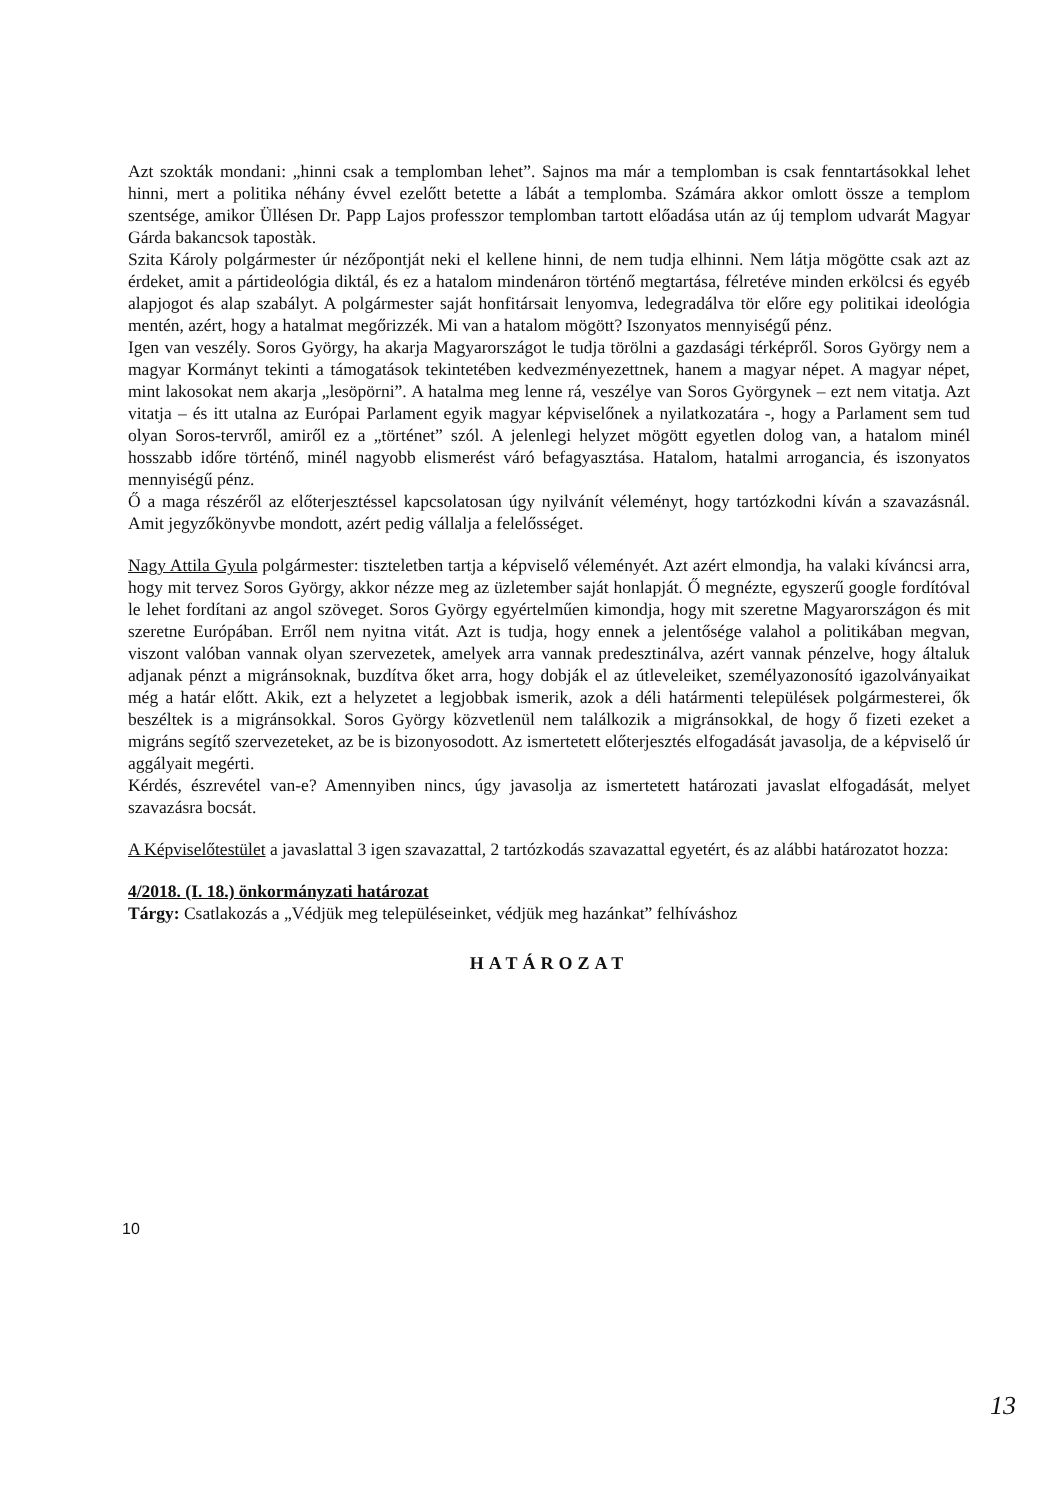Azt szokták mondani: „hinni csak a templomban lehet”. Sajnos ma már a templomban is csak fenntartásokkal lehet hinni, mert a politika néhány évvel ezelőtt betette a lábát a templomba. Számára akkor omlott össze a templom szentsége, amikor Üllésen Dr. Papp Lajos professzor templomban tartott előadása után az új templom udvarát Magyar Gárda bakancsok tapostàk.
Szita Károly polgármester úr nézőpontját neki el kellene hinni, de nem tudja elhinni. Nem látja mögötte csak azt az érdeket, amit a pártideológia diktál, és ez a hatalom mindenáron történő megtartása, félretéve minden erkölcsi és egyéb alapjogot és alap szabályt. A polgármester saját honfitársait lenyomva, ledegradálva tör előre egy politikai ideológia mentén, azért, hogy a hatalmat megőrizzék. Mi van a hatalom mögött? Iszonyatos mennyiségű pénz.
Igen van veszély. Soros György, ha akarja Magyarországot le tudja törölni a gazdasági térképről. Soros György nem a magyar Kormányt tekinti a támogatások tekintetében kedvezményezettnek, hanem a magyar népet. A magyar népet, mint lakosokat nem akarja „lesöpörni”. A hatalma meg lenne rá, veszélye van Soros Györgynek – ezt nem vitatja. Azt vitatja – és itt utalna az Európai Parlament egyik magyar képviselőnek a nyilatkozatára -, hogy a Parlament sem tud olyan Soros-tervről, amiről ez a „történet” szól. A jelenlegi helyzet mögött egyetlen dolog van, a hatalom minél hosszabb időre történő, minél nagyobb elismerést váró befagyasztása. Hatalom, hatalmi arrogancia, és iszonyatos mennyiségű pénz.
Ő a maga részéről az előterjesztéssel kapcsolatosan úgy nyilvánít véleményt, hogy tartózkodni kíván a szavazásnál. Amit jegyzőkönyvbe mondott, azért pedig vállalja a felelősséget.
Nagy Attila Gyula polgármester: tiszteletben tartja a képviselő véleményét. Azt azért elmondja, ha valaki kíváncsi arra, hogy mit tervez Soros György, akkor nézze meg az üzletember saját honlapját. Ő megnézte, egyszerű google fordítóval le lehet fordítani az angol szöveget. Soros György egyértelműen kimondja, hogy mit szeretne Magyarországon és mit szeretne Európában. Erről nem nyitna vitát. Azt is tudja, hogy ennek a jelentősége valahol a politikában megvan, viszont valóban vannak olyan szervezetek, amelyek arra vannak predesztinálva, azért vannak pénzelve, hogy általuk adjanak pénzt a migránsoknak, buzdítva őket arra, hogy dobják el az útleveleiket, személyazonosító igazolványaikat még a határ előtt. Akik, ezt a helyzetet a legjobbak ismerik, azok a déli határmenti települések polgármesterei, ők beszéltek is a migránsokkal. Soros György közvetlenül nem találkozik a migránsokkal, de hogy ő fizeti ezeket a migráns segítő szervezeteket, az be is bizonyosodott. Az ismertetett előterjesztés elfogadását javasolja, de a képviselő úr aggályait megérti.
Kérdés, észrevétel van-e? Amennyiben nincs, úgy javasolja az ismertetett határozati javaslat elfogadását, melyet szavazásra bocsát.
A Képviselőtestület a javaslattal 3 igen szavazattal, 2 tartózkodás szavazattal egyetért, és az alábbi határozatot hozza:
4/2018. (I. 18.) önkormányzati határozat
Tárgy: Csatlakozás a „Védjük meg településeinket, védjük meg hazánkat” felhíváshoz
HATÁROZAT
10
13